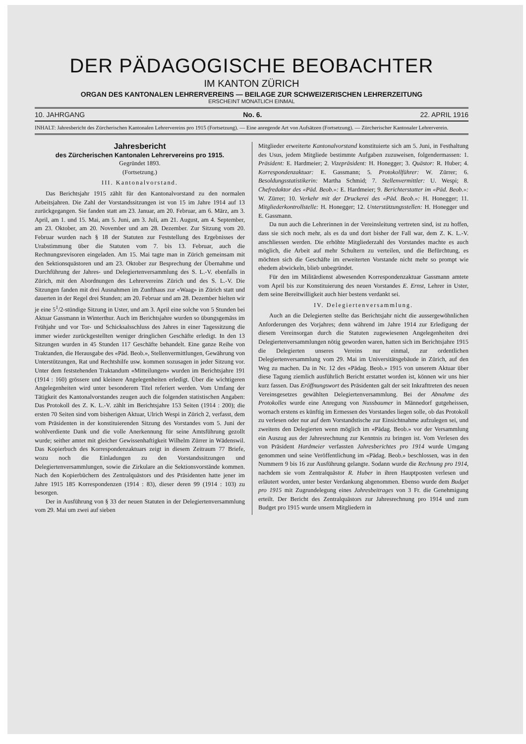DER PÄDAGOGISCHE BEOBACHTER
IM KANTON ZÜRICH
ORGAN DES KANTONALEN LEHRERVEREINS — BEILAGE ZUR SCHWEIZERISCHEN LEHRERZEITUNG
ERSCHEINT MONATLICH EINMAL
10. JAHRGANG No. 6. 22. APRIL 1916
INHALT: Jahresbericht des Zürcherischen Kantonalen Lehrervereins pro 1915 (Fortsetzung). — Eine anregende Art von Aufsätzen (Fortsetzung). — Zürcherischer Kantonaler Lehrerverein.
Jahresbericht
des Zürcherischen Kantonalen Lehrervereins pro 1915.
Gegründet 1893.
(Fortsetzung.)
III. Kantonalvorstand.
Das Berichtsjahr 1915 zählt für den Kantonalvorstand zu den normalen Arbeitsjahren. Die Zahl der Vorstandssitzungen ist von 15 im Jahre 1914 auf 13 zurückgegangen. Sie fanden statt am 23. Januar, am 20. Februar, am 6. März, am 3. April, am 1. und 15. Mai, am 5. Juni, am 3. Juli, am 21. August, am 4. September, am 23. Oktober, am 20. November und am 28. Dezember. Zur Sitzung vom 20. Februar wurden nach § 18 der Statuten zur Feststellung des Ergebnisses der Urabstimmung über die Statuten vom 7. bis 13. Februar, auch die Rechnungsrevisoren eingeladen. Am 15. Mai tagte man in Zürich gemeinsam mit den Sektionsquästoren und am 23. Oktober zur Besprechung der Übernahme und Durchführung der Jahres- und Delegiertenversammlung des S. L.-V. ebenfalls in Zürich, mit den Abordnungen des Lehrervereins Zürich und des S. L.-V. Die Sitzungen fanden mit drei Ausnahmen im Zunfthaus zur «Waag» in Zürich statt und dauerten in der Regel drei Stunden; am 20. Februar und am 28. Dezember hielten wir je eine 5<sup>1</sup>/2-stündige Sitzung in Uster, und am 3. April eine solche von 5 Stunden bei Aktuar Gassmann in Winterthur. Auch im Berichtsjahre wurden so übungsgemäss im Frühjahr und vor Tor- und Schicksalsschluss des Jahres in einer Tagessitzung die immer wieder zurückgestellten weniger dringlichen Geschäfte erledigt. In den 13 Sitzungen wurden in 45 Stunden 117 Geschäfte behandelt. Eine ganze Reihe von Traktanden, die Herausgabe des «Päd. Beob.», Stellenvermittlungen, Gewährung von Unterstützungen, Rat und Rechtshilfe usw. kommen sozusagen in jeder Sitzung vor. Unter dem feststehenden Traktandum «Mitteilungen» wurden im Berichtsjahre 191 (1914 : 160) grössere und kleinere Angelegenheiten erledigt. Über die wichtigeren Angelegenheiten wird unter besonderem Titel referiert werden. Vom Umfang der Tätigkeit des Kantonalvorstandes zeugen auch die folgenden statistischen Angaben: Das Protokoll des Z. K. L.-V. zählt im Berichtsjahre 153 Seiten (1914 : 200); die ersten 70 Seiten sind vom bisherigen Aktuar, Ulrich Wespi in Zürich 2, verfasst, dem vom Präsidenten in der konstituierenden Sitzung des Vorstandes vom 5. Juni der wohlverdiente Dank und die volle Anerkennung für seine Amtsführung gezollt wurde; seither amtet mit gleicher Gewissenhaftigkeit Wilhelm Zürrer in Wädenswil. Das Kopierbuch des Korrespondenzaktuars zeigt in diesem Zeitraum 77 Briefe, wozu noch die Einladungen zu den Vorstandssitzungen und Delegiertenversammlungen, sowie die Zirkulare an die Sektionsvorstände kommen. Nach den Kopierbüchern des Zentralquästors und des Präsidenten hatte jener im Jahre 1915 185 Korrespondenzen (1914 : 83), dieser deren 99 (1914 : 103) zu besorgen.
Der in Ausführung von § 33 der neuen Statuten in der Delegiertenversammlung vom 29. Mai um zwei auf sieben
Mitglieder erweiterte Kantonalvorstand konstituierte sich am 5. Juni, in Festhaltung des Usus, jedem Mitgliede bestimmte Aufgaben zuzuweisen, folgendermassen: 1. Präsident: E. Hardmeier; 2. Vizepräsident: H. Honegger; 3. Quästor: R. Huber; 4. Korrespondenzaktuar: E. Gassmann; 5. Protokollführer: W. Zürrer; 6. Besoldungsstatistikerin: Martha Schmid; 7. Stellenvermittler: U. Wespi; 8. Chefredaktor des «Päd. Beob.»: E. Hardmeier; 9. Berichterstatter im «Päd. Beob.»: W. Zürrer; 10. Verkehr mit der Druckerei des «Päd. Beob.»: H. Honegger; 11. Mitgliederkontrollstelle: H. Honegger; 12. Unterstützungsstellen: H. Honegger und E. Gassmann.
Da nun auch die Lehrerinnen in der Vereinsleitung vertreten sind, ist zu hoffen, dass sie sich noch mehr, als es da und dort bisher der Fall war, dem Z. K. L.-V. anschliessen werden. Die erhöhte Mitgliederzahl des Vorstandes machte es auch möglich, die Arbeit auf mehr Schultern zu verteilen, und die Befürchtung, es möchten sich die Geschäfte im erweiterten Vorstande nicht mehr so prompt wie ehedem abwickeln, blieb unbegründet.
Für den im Militärdienst abwesenden Korrespondenzaktuar Gassmann amtete vom April bis zur Konstituierung des neuen Vorstandes E. Ernst, Lehrer in Uster, dem seine Bereitwilligkeit auch hier bestens verdankt sei.
IV. Delegiertenversammlung.
Auch an die Delegierten stellte das Berichtsjahr nicht die aussergewöhnlichen Anforderungen des Vorjahres; denn während im Jahre 1914 zur Erledigung der diesem Vereinsorgan durch die Statuten zugewiesenen Angelegenheiten drei Delegiertenversammlungen nötig geworden waren, hatten sich im Berichtsjahre 1915 die Delegierten unseres Vereins nur einmal, zur ordentlichen Delegiertenversammlung vom 29. Mai im Universitätsgebäude in Zürich, auf den Weg zu machen. Da in Nr. 12 des «Pädag. Beob.» 1915 von unserem Aktuar über diese Tagung ziemlich ausführlich Bericht erstattet worden ist, können wir uns hier kurz fassen. Das Eröffnungswort des Präsidenten galt der seit Inkrafttreten des neuen Vereinsgesetzes gewählten Delegiertenversammlung. Bei der Abnahme des Protokolles wurde eine Anregung von Nussbaumer in Männedorf gutgeheissen, wornach erstens es künftig im Ermessen des Vorstandes liegen solle, ob das Protokoll zu verlesen oder nur auf dem Vorstandstische zur Einsichtnahme aufzulegen sei, und zweitens den Delegierten wenn möglich im «Pädag. Beob.» vor der Versammlung ein Auszug aus der Jahresrechnung zur Kenntnis zu bringen ist. Vom Verlesen des von Präsident Hardmeier verfassten Jahresberichtes pro 1914 wurde Umgang genommen und seine Veröffentlichung im «Pädag. Beob.» beschlossen, was in den Nummern 9 bis 16 zur Ausführung gelangte. Sodann wurde die Rechnung pro 1914, nachdem sie vom Zentralquästor R. Huber in ihren Hauptposten verlesen und erläutert worden, unter bester Verdankung abgenommen. Ebenso wurde dem Budget pro 1915 mit Zugrundelegung eines Jahresbeitrages von 3 Fr. die Genehmigung erteilt. Der Bericht des Zentralquästors zur Jahresrechnung pro 1914 und zum Budget pro 1915 wurde unsern Mitgliedern in